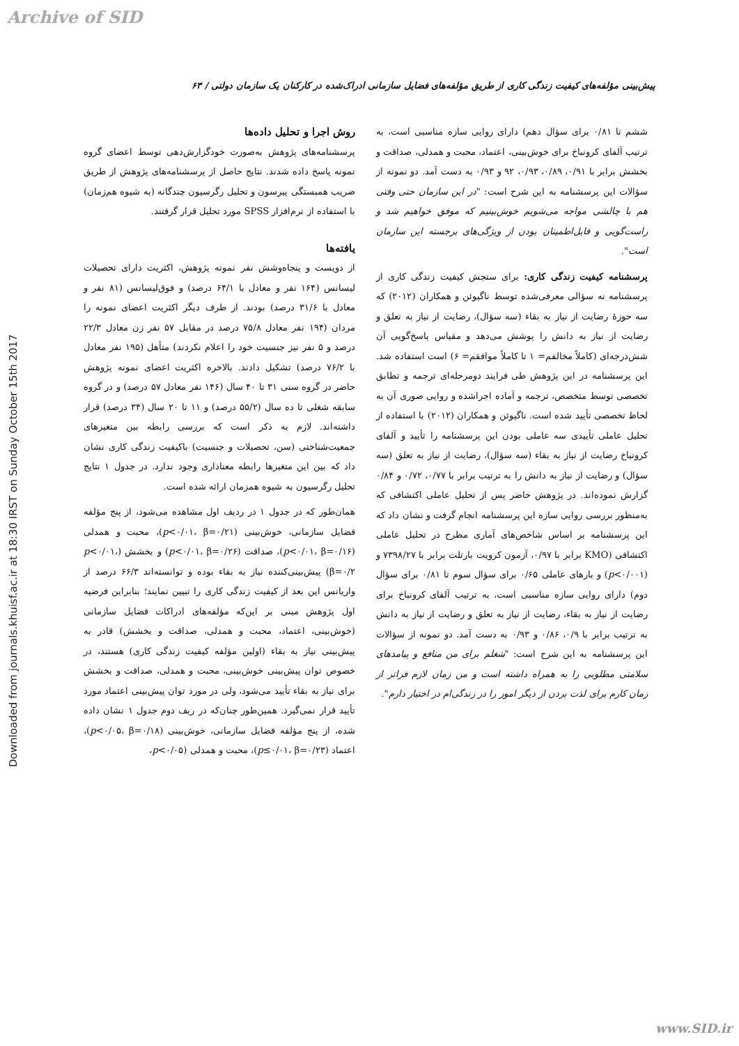Archive of SID
Downloaded from journals.khuisf.ac.ir at 18:30 IRST on Sunday October 15th 2017
پیش‌بینی مؤلفه‌های کیفیت زندگی کاری از طریق مؤلفه‌های فضایل سازمانی ادراک‌شده در کارکنان یک سازمان دولتی / ۶۳
ششم تا ۰/۸۱ برای سؤال دهم) دارای روایی سازه مناسبی است، به ترتیب آلفای کرونباخ برای خوش‌بینی، اعتماد، محبت و همدلی، صداقت و بخشش برابر با ۰/۹۱، ۰/۸۹، ۰/۹۳، ۹۲ و ۰/۹۳ به دست آمد. دو نمونه از سؤالات این پرسشنامه به این شرح است: "در این سازمان حتی وقتی هم با چالشی مواجه می‌شویم خوش‌بینیم که موفق خواهیم شد و راست‌گویی و قابل‌اطمینان بودن از ویژگی‌های برجسته این سازمان است".
پرسشنامه کیفیت زندگی کاری: برای سنجش کیفیت زندگی کاری از پرسشنامه نه سؤالی معرفی‌شده توسط ناگیوئن و همکاران (۲۰۱۲) که سه حوزهٔ رضایت از نیاز به بقاء (سه سؤال)، رضایت از نیاز به تعلق و رضایت از نیاز به دانش را پوشش می‌دهد و مقیاس پاسخ‌گویی آن شش‌درجه‌ای (کاملاً مخالفم= ۱ تا کاملاً موافقم= ۶) است استفاده شد. این پرسشنامه در این پژوهش طی فرایند دومرحله‌ای ترجمه و تطابق تخصصی توسط متخصص، ترجمه و آماده اجراشده و روایی صوری آن به لحاظ تخصصی تأیید شده است. ناگیوئن و همکاران (۲۰۱۲) با استفاده از تحلیل عاملی تأییدی سه عاملی بودن این پرسشنامه را تأیید و آلفای کرونباخ رضایت از نیاز به بقاء (سه سؤال)، رضایت از نیاز به تعلق (سه سؤال) و رضایت از نیاز به دانش را به ترتیب برابر با ۰/۷۷، ۰/۷۲ و ۰/۸۴ گزارش نموده‌اند. در پژوهش حاضر پس از تحلیل عاملی اکتشافی که به‌منظور بررسی روایی سازه این پرسشنامه انجام گرفت و نشان داد که این پرسشنامه بر اساس شاخص‌های آماری مطرح در تحلیل عاملی اکتشافی (KMO برابر با ۰/۹۷، آزمون کرویت بارتلت برابر با ۷۳۹۸/۲۷ و (p<۰/۰۰۱) و بارهای عاملی ۰/۶۵ برای سؤال سوم تا ۰/۸۱ برای سؤال دوم) دارای روایی سازه مناسبی است، به ترتیب آلفای کرونباخ برای رضایت از نیاز به بقاء، رضایت از نیاز به تعلق و رضایت از نیاز به دانش به ترتیب برابر با ۰/۹، ۰/۸۶ و ۰/۹۳ به دست آمد. دو نمونه از سؤالات این پرسشنامه به این شرح است: "شغلم برای من منافع و پیامدهای سلامتی مطلوبی را به همراه داشته است و من زمان لازم فراتر از زمان کارم برای لذت بردن از دیگر امور را در زندگی‌ام در اختیار دارم".
روش اجرا و تحلیل داده‌ها
پرسشنامه‌های پژوهش به‌صورت خودگزارش‌دهی توسط اعضای گروه نمونه پاسخ داده شدند. نتایج حاصل از پرسشنامه‌های پژوهش از طریق ضریب همبستگی پیرسون و تحلیل رگرسیون چندگانه (به شیوه هم‌زمان) با استفاده از نرم‌افزار SPSS مورد تحلیل قرار گرفتند.
یافته‌ها
از دویست و پنجاه‌وشش نفر نمونه پژوهش، اکثریت دارای تحصیلات لیسانس (۱۶۴ نفر و معادل با ۶۴/۱ درصد) و فوق‌لیسانس (۸۱ نفر و معادل با ۳۱/۶ درصد) بودند. از طرف دیگر اکثریت اعضای نمونه را مردان (۱۹۴ نفر معادل ۷۵/۸ درصد در مقابل ۵۷ نفر زن معادل ۲۲/۳ درصد و ۵ نفر نیز جنسیت خود را اعلام نکردند) متأهل (۱۹۵ نفر معادل با ۷۶/۲ درصد) تشکیل دادند. بالاخره اکثریت اعضای نمونه پژوهش حاضر در گروه سنی ۳۱ تا ۴۰ سال (۱۴۶ نفر معادل ۵۷ درصد) و در گروه سابقه شغلی تا ده سال (۵۵/۲ درصد) و ۱۱ تا ۲۰ سال (۳۴ درصد) قرار داشته‌اند. لازم به ذکر است که بررسی رابطه بین متغیرهای جمعیت‌شناختی (سن، تحصیلات و جنسیت) باکیفیت زندگی کاری نشان داد که بین این متغیرها رابطه معناداری وجود ندارد. در جدول ۱ نتایج تحلیل رگرسیون به شیوه همزمان ارائه شده است.
همان‌طور که در جدول ۱ در ردیف اول مشاهده می‌شود، از پنج مؤلفه فضایل سازمانی، خوش‌بینی (p<۰/۰۱، β=۰/۲۱)، محبت و همدلی (p<۰/۰۱، β=۰/۱۶)، صداقت (p<۰/۰۱، β=۰/۲۶) و بخشش (p<۰/۰۱، β=۰/۲) پیش‌بینی‌کننده نیاز به بقاء بوده و توانسته‌اند ۶۶/۳ درصد از واریانس این بعد از کیفیت زندگی کاری را تبیین نمایند؛ بنابراین فرضیه اول پژوهش مبنی بر این‌که مؤلفه‌های ادراکات فضایل سازمانی (خوش‌بینی، اعتماد، محبت و همدلی، صداقت و بخشش) قادر به پیش‌بینی نیاز به بقاء (اولین مؤلفه کیفیت زندگی کاری) هستند، در خصوص توان پیش‌بینی خوش‌بینی، محبت و همدلی، صداقت و بخشش برای نیاز به بقاء تأیید می‌شود، ولی در مورد توان پیش‌بینی اعتماد مورد تأیید قرار نمی‌گیرد. همین‌طور چنان‌که در ریف دوم جدول ۱ نشان داده شده، از پنج مؤلفه فضایل سازمانی، خوش‌بینی (p<۰/۰۵، β=۰/۱۸)، اعتماد (p≤۰/۰۱، β=۰/۲۳)، محبت و همدلی (p<۰/۰۵،
www.SID.ir